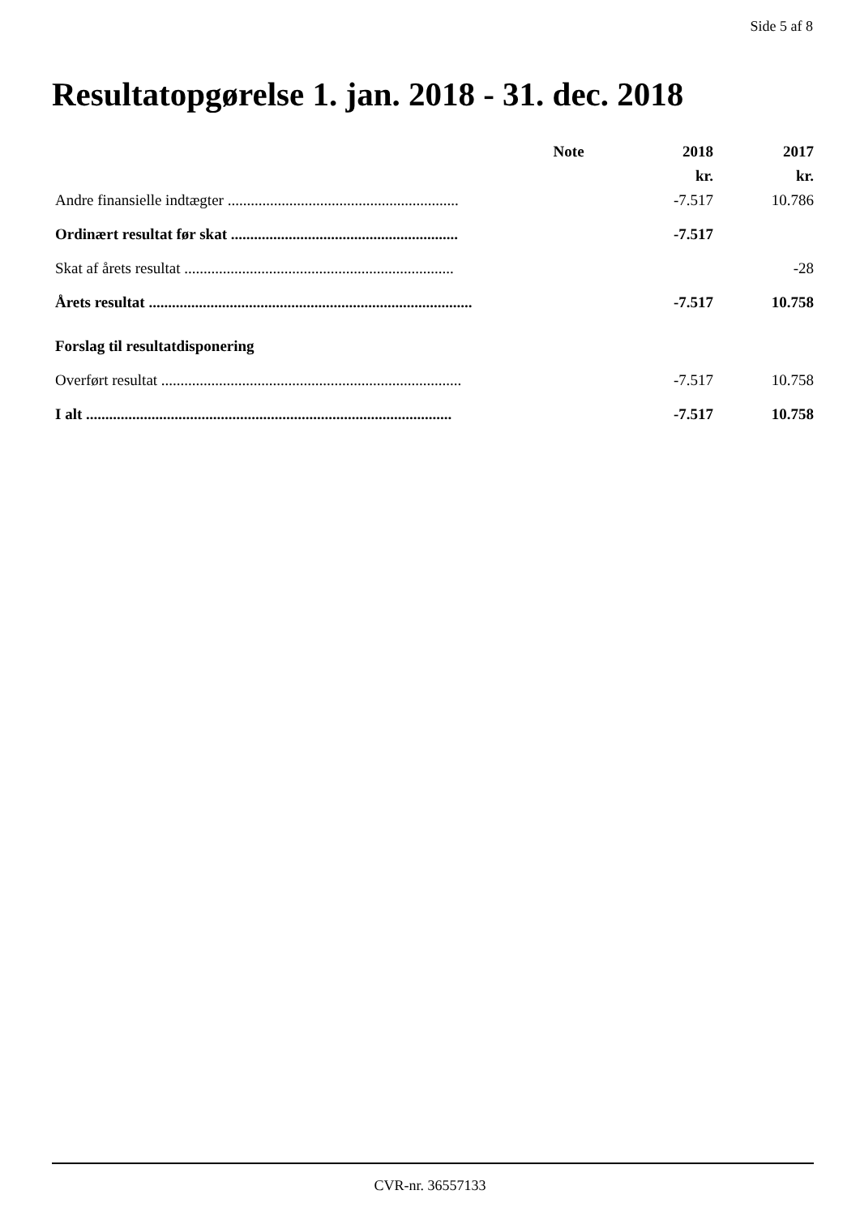Side 5 af 8
Resultatopgørelse 1. jan. 2018 - 31. dec. 2018
| | Note | 2018 | 2017 |
| --- | --- | --- | --- |
| | | kr. | kr. |
| Andre finansielle indtægter ............................................................ | | -7.517 | 10.786 |
| Ordinært resultat før skat ........................................................... | | -7.517 | |
| Skat af årets resultat ...................................................................... | | | -28 |
| Årets resultat .................................................................................... | | -7.517 | 10.758 |
| Forslag til resultatdisponering | | | |
| Overført resultat .............................................................................. | | -7.517 | 10.758 |
| I alt ............................................................................................... | | -7.517 | 10.758 |
CVR-nr. 36557133